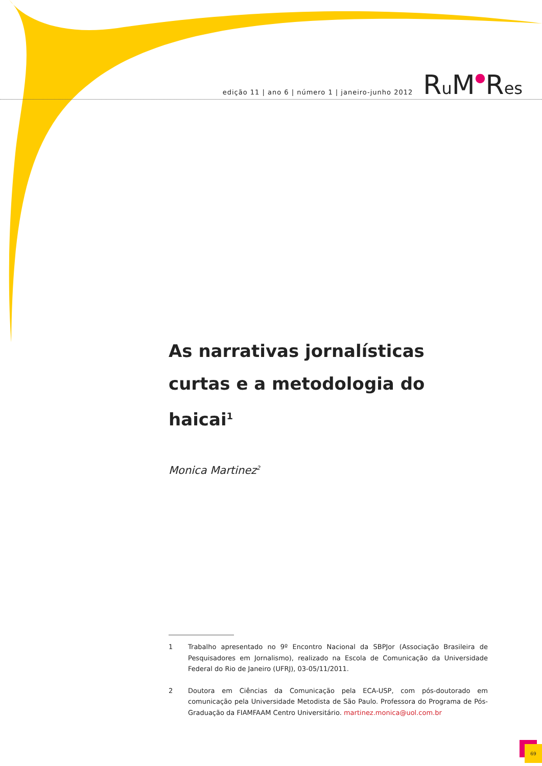edição 11 | ano 6 | número 1 | janeiro-junho 2012 Ru M●Res
As narrativas jornalísticas curtas e a metodologia do haicai<sup>1</sup>
Monica Martinez<sup>2</sup>
1 Trabalho apresentado no 9º Encontro Nacional da SBPJor (Associação Brasileira de Pesquisadores em Jornalismo), realizado na Escola de Comunicação da Universidade Federal do Rio de Janeiro (UFRJ), 03-05/11/2011.
2 Doutora em Ciências da Comunicação pela ECA-USP, com pós-doutorado em comunicação pela Universidade Metodista de São Paulo. Professora do Programa de Pós-Graduação da FIAMFAAM Centro Universitário. martinez.monica@uol.com.br
69